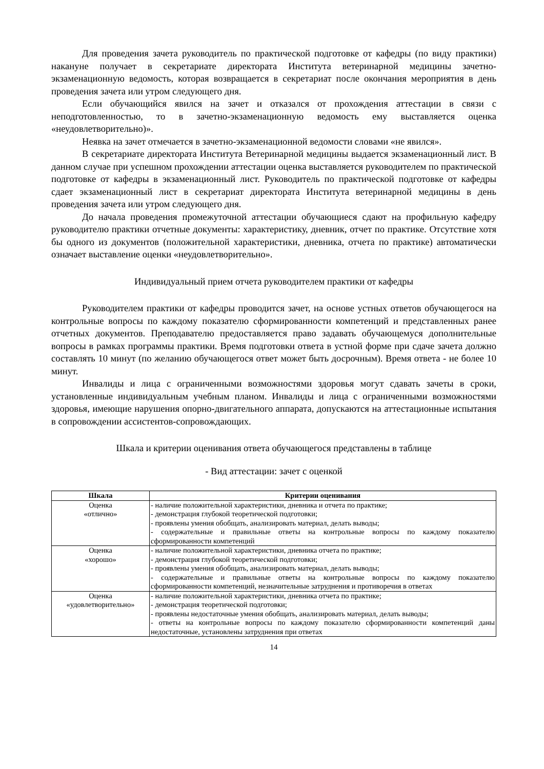Для проведения зачета руководитель по практической подготовке от кафедры (по виду практики) накануне получает в секретариате директората Института ветеринарной медицины зачетно-экзаменационную ведомость, которая возвращается в секретариат после окончания мероприятия в день проведения зачета или утром следующего дня.
Если обучающийся явился на зачет и отказался от прохождения аттестации в связи с неподготовленностью, то в зачетно-экзаменационную ведомость ему выставляется оценка «неудовлетворительно)».
Неявка на зачет отмечается в зачетно-экзаменационной ведомости словами «не явился».
В секретариате директората Института Ветеринарной медицины выдается экзаменационный лист. В данном случае при успешном прохождении аттестации оценка выставляется руководителем по практической подготовке от кафедры в экзаменационный лист. Руководитель по практической подготовке от кафедры сдает экзаменационный лист в секретариат директората Института ветеринарной медицины в день проведения зачета или утром следующего дня.
До начала проведения промежуточной аттестации обучающиеся сдают на профильную кафедру руководителю практики отчетные документы: характеристику, дневник, отчет по практике. Отсутствие хотя бы одного из документов (положительной характеристики, дневника, отчета по практике) автоматически означает выставление оценки «неудовлетворительно».
Индивидуальный прием отчета руководителем практики от кафедры
Руководителем практики от кафедры проводится зачет, на основе устных ответов обучающегося на контрольные вопросы по каждому показателю сформированности компетенций и представленных ранее отчетных документов. Преподавателю предоставляется право задавать обучающемуся дополнительные вопросы в рамках программы практики. Время подготовки ответа в устной форме при сдаче зачета должно составлять 10 минут (по желанию обучающегося ответ может быть досрочным). Время ответа - не более 10 минут.
Инвалиды и лица с ограниченными возможностями здоровья могут сдавать зачеты в сроки, установленные индивидуальным учебным планом. Инвалиды и лица с ограниченными возможностями здоровья, имеющие нарушения опорно-двигательного аппарата, допускаются на аттестационные испытания в сопровождении ассистентов-сопровождающих.
Шкала и критерии оценивания ответа обучающегося представлены в таблице
- Вид аттестации: зачет с оценкой
| Шкала | Критерии оценивания |
| --- | --- |
| Оценка «отлично» | - наличие положительной характеристики, дневника и отчета по практике; - демонстрация глубокой теоретической подготовки; - проявлены умения обобщать, анализировать материал, делать выводы; - содержательные и правильные ответы на контрольные вопросы по каждому показателю сформированности компетенций |
| Оценка «хорошо» | - наличие положительной характеристики, дневника отчета по практике; - демонстрация глубокой теоретической подготовки; - проявлены умения обобщать, анализировать материал, делать выводы; - содержательные и правильные ответы на контрольные вопросы по каждому показателю сформированности компетенций, незначительные затруднения и противоречия в ответах |
| Оценка «удовлетворительно» | - наличие положительной характеристики, дневника отчета по практике; - демонстрация теоретической подготовки; - проявлены недостаточные умения обобщать, анализировать материал, делать выводы; - ответы на контрольные вопросы по каждому показателю сформированности компетенций даны недостаточные, установлены затруднения при ответах |
14